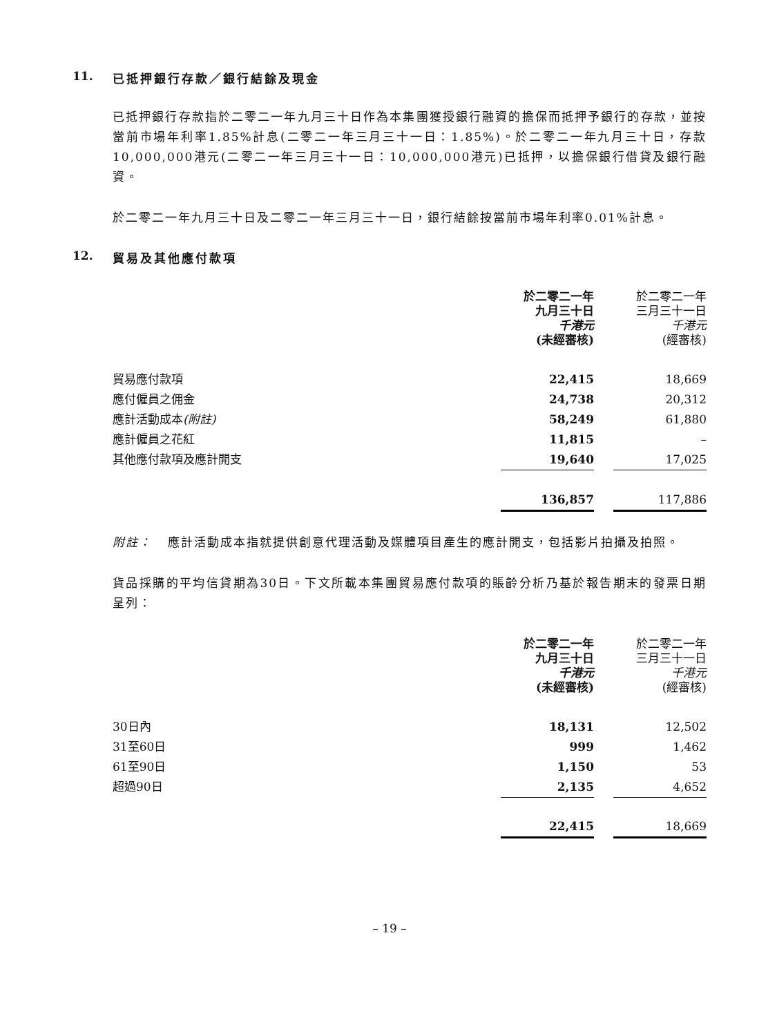11. 已抵押銀行存款／銀行結餘及現金
已抵押銀行存款指於二零二一年九月三十日作為本集團獲授銀行融資的擔保而抵押予銀行的存款，並按當前市場年利率1.85%計息(二零二一年三月三十一日：1.85%)。於二零二一年九月三十日，存款10,000,000港元(二零二一年三月三十一日：10,000,000港元)已抵押，以擔保銀行借貸及銀行融資。
於二零二一年九月三十日及二零二一年三月三十一日，銀行結餘按當前市場年利率0.01%計息。
12. 貿易及其他應付款項
| | 於二零二一年 九月三十日 千港元 (未經審核) | | 於二零二一年 三月三十一日 千港元 (經審核) |
| --- | --- | --- | --- |
| 貿易應付款項 | 22,415 | | 18,669 |
| 應付僱員之佣金 | 24,738 | | 20,312 |
| 應計活動成本 (附註) | 58,249 | | 61,880 |
| 應計僱員之花紅 | 11,815 | | – |
| 其他應付款項及應計開支 | 19,640 | | 17,025 |
| | 136,857 | | 117,886 |
附註： 應計活動成本指就提供創意代理活動及媒體項目產生的應計開支，包括影片拍攝及拍照。
貨品採購的平均信貸期為30日。下文所載本集團貿易應付款項的賬齡分析乃基於報告期末的發票日期呈列：
| | 於二零二一年 九月三十日 千港元 (未經審核) | | 於二零二一年 三月三十一日 千港元 (經審核) |
| --- | --- | --- | --- |
| 30日內 | 18,131 | | 12,502 |
| 31至60日 | 999 | | 1,462 |
| 61至90日 | 1,150 | | 53 |
| 超過90日 | 2,135 | | 4,652 |
| | 22,415 | | 18,669 |
– 19 –